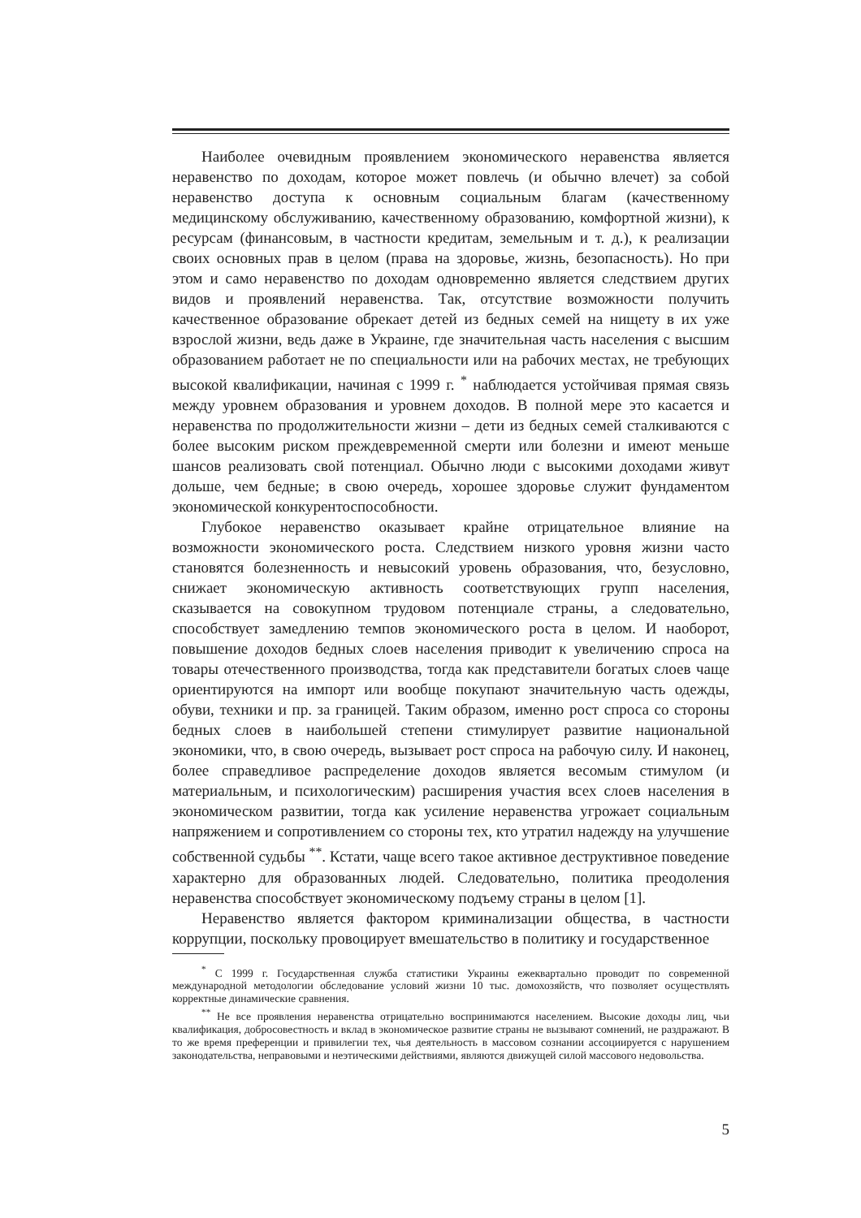Наиболее очевидным проявлением экономического неравенства является неравенство по доходам, которое может повлечь (и обычно влечет) за собой неравенство доступа к основным социальным благам (качественному медицинскому обслуживанию, качественному образованию, комфортной жизни), к ресурсам (финансовым, в частности кредитам, земельным и т. д.), к реализации своих основных прав в целом (права на здоровье, жизнь, безопасность). Но при этом и само неравенство по доходам одновременно является следствием других видов и проявлений неравенства. Так, отсутствие возможности получить качественное образование обрекает детей из бедных семей на нищету в их уже взрослой жизни, ведь даже в Украине, где значительная часть населения с высшим образованием работает не по специальности или на рабочих местах, не требующих высокой квалификации, начиная с 1999 г. <sup>*</sup> наблюдается устойчивая прямая связь между уровнем образования и уровнем доходов. В полной мере это касается и неравенства по продолжительности жизни – дети из бедных семей сталкиваются с более высоким риском преждевременной смерти или болезни и имеют меньше шансов реализовать свой потенциал. Обычно люди с высокими доходами живут дольше, чем бедные; в свою очередь, хорошее здоровье служит фундаментом экономической конкурентоспособности.
Глубокое неравенство оказывает крайне отрицательное влияние на возможности экономического роста. Следствием низкого уровня жизни часто становятся болезненность и невысокий уровень образования, что, безусловно, снижает экономическую активность соответствующих групп населения, сказывается на совокупном трудовом потенциале страны, а следовательно, способствует замедлению темпов экономического роста в целом. И наоборот, повышение доходов бедных слоев населения приводит к увеличению спроса на товары отечественного производства, тогда как представители богатых слоев чаще ориентируются на импорт или вообще покупают значительную часть одежды, обуви, техники и пр. за границей. Таким образом, именно рост спроса со стороны бедных слоев в наибольшей степени стимулирует развитие национальной экономики, что, в свою очередь, вызывает рост спроса на рабочую силу. И наконец, более справедливое распределение доходов является весомым стимулом (и материальным, и психологическим) расширения участия всех слоев населения в экономическом развитии, тогда как усиление неравенства угрожает социальным напряжением и сопротивлением со стороны тех, кто утратил надежду на улучшение собственной судьбы <sup>**</sup>. Кстати, чаще всего такое активное деструктивное поведение характерно для образованных людей. Следовательно, политика преодоления неравенства способствует экономическому подъему страны в целом [1].
Неравенство является фактором криминализации общества, в частности коррупции, поскольку провоцирует вмешательство в политику и государственное
<sup>*</sup> С 1999 г. Государственная служба статистики Украины ежеквартально проводит по современной международной методологии обследование условий жизни 10 тыс. домохозяйств, что позволяет осуществлять корректные динамические сравнения.
<sup>**</sup> Не все проявления неравенства отрицательно воспринимаются населением. Высокие доходы лиц, чьи квалификация, добросовестность и вклад в экономическое развитие страны не вызывают сомнений, не раздражают. В то же время преференции и привилегии тех, чья деятельность в массовом сознании ассоциируется с нарушением законодательства, неправовыми и неэтическими действиями, являются движущей силой массового недовольства.
5